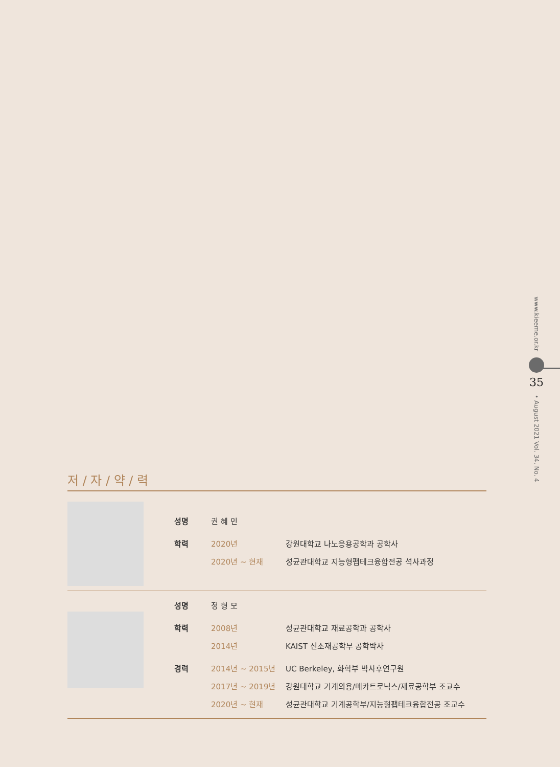www.kieeme.or.kr
35
• August 2021 Vol. 34, No. 4
저 / 자 / 약 / 력
| 성명 | 권 혜 민 | |
| 학력 | 2020년 | 강원대학교 나노응용공학과 공학사 |
| | 2020년 ~ 현재 | 성균관대학교 지능형팹테크융합전공 석사과정 |
| 성명 | 정 형 모 | |
| 학력 | 2008년 | 성균관대학교 재료공학과 공학사 |
| | 2014년 | KAIST 신소재공학부 공학박사 |
| 경력 | 2014년 ~ 2015년 | UC Berkeley, 화학부 박사후연구원 |
| | 2017년 ~ 2019년 | 강원대학교 기계의용/메카트로닉스/재료공학부 조교수 |
| | 2020년 ~ 현재 | 성균관대학교 기계공학부/지능형팹테크융합전공 조교수 |